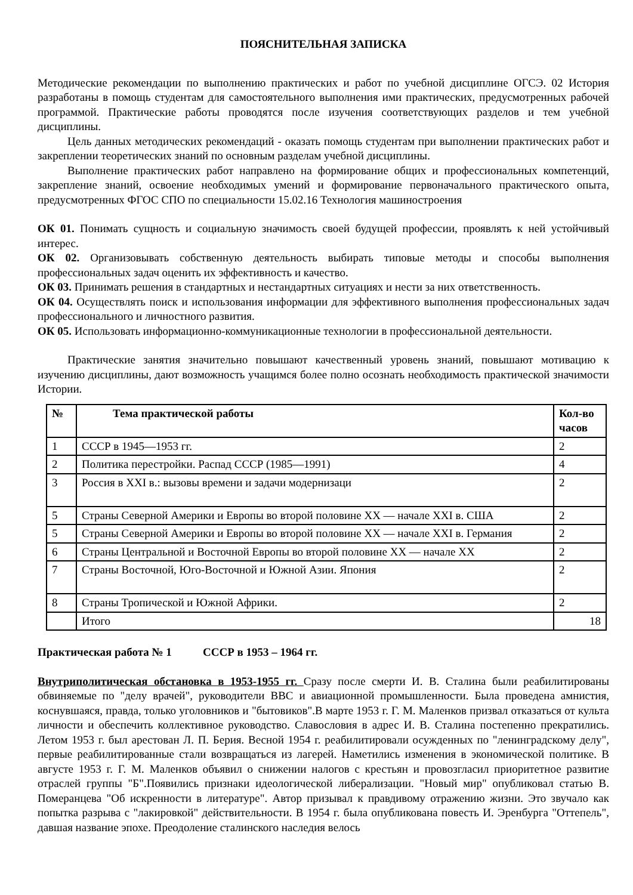ПОЯСНИТЕЛЬНАЯ ЗАПИСКА
Методические рекомендации по выполнению практических и работ по учебной дисциплине ОГСЭ. 02 История разработаны в помощь студентам для самостоятельного выполнения ими практических, предусмотренных рабочей программой. Практические работы проводятся после изучения соответствующих разделов и тем учебной дисциплины.
Цель данных методических рекомендаций - оказать помощь студентам при выполнении практических работ и закреплении теоретических знаний по основным разделам учебной дисциплины.
Выполнение практических работ направлено на формирование общих и профессиональных компетенций, закрепление знаний, освоение необходимых умений и формирование первоначального практического опыта, предусмотренных ФГОС СПО по специальности 15.02.16 Технология машиностроения
ОК 01. Понимать сущность и социальную значимость своей будущей профессии, проявлять к ней устойчивый интерес.
ОК 02. Организовывать собственную деятельность выбирать типовые методы и способы выполнения профессиональных задач оценить их эффективность и качество.
ОК 03. Принимать решения в стандартных и нестандартных ситуациях и нести за них ответственность.
ОК 04. Осуществлять поиск и использования информации для эффективного выполнения профессиональных задач профессионального и личностного развития.
ОК 05. Использовать информационно-коммуникационные технологии в профессиональной деятельности.
Практические занятия значительно повышают качественный уровень знаний, повышают мотивацию к изучению дисциплины, дают возможность учащимся более полно осознать необходимость практической значимости Истории.
| № | Тема практической работы | Кол-во часов |
| --- | --- | --- |
| 1 | СССР в 1945—1953 гг. | 2 |
| 2 | Политика перестройки. Распад СССР (1985—1991) | 4 |
| 3 | Россия в XXI в.: вызовы времени и задачи модернизаци | 2 |
| 5 | Страны Северной Америки и Европы во второй половине XX — начале XXI в. США | 2 |
| 5 | Страны Северной Америки и Европы во второй половине XX — начале XXI в. Германия | 2 |
| 6 | Страны Центральной и Восточной Европы во второй половине XX — начале XX | 2 |
| 7 | Страны Восточной, Юго-Восточной и Южной Азии. Япония | 2 |
| 8 | Страны Тропической и Южной Африки. | 2 |
| | Итого | 18 |
Практическая работа № 1 СССР в 1953 – 1964 гг.
Внутриполитическая обстановка в 1953-1955 гг. Сразу после смерти И. В. Сталина были реабилитированы обвиняемые по "делу врачей", руководители ВВС и авиационной промышленности. Была проведена амнистия, коснувшаяся, правда, только уголовников и "бытовиков".В марте 1953 г. Г. М. Маленков призвал отказаться от культа личности и обеспечить коллективное руководство. Славословия в адрес И. В. Сталина постепенно прекратились. Летом 1953 г. был арестован Л. П. Берия. Весной 1954 г. реабилитировали осужденных по "ленинградскому делу", первые реабилитированные стали возвращаться из лагерей. Наметились изменения в экономической политике. В августе 1953 г. Г. М. Маленков объявил о снижении налогов с крестьян и провозгласил приоритетное развитие отраслей группы "Б".Появились признаки идеологической либерализации. "Новый мир" опубликовал статью В. Померанцева "Об искренности в литературе". Автор призывал к правдивому отражению жизни. Это звучало как попытка разрыва с "лакировкой" действительности. В 1954 г. была опубликована повесть И. Эренбурга "Оттепель", давшая название эпохе. Преодоление сталинского наследия велось